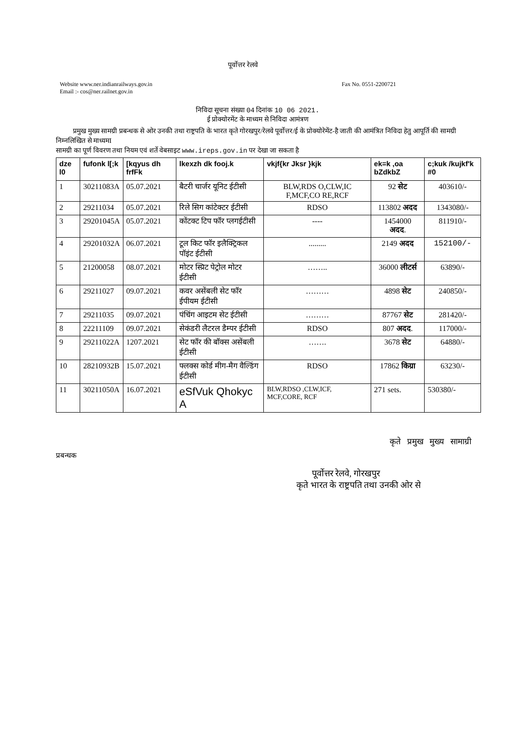पूर्वोत्तर रेलवे
Website www.ner.indianrailways.gov.in
Email :- cos@ner.railnet.gov.in
Fax No. 0551-2200721
निविदा सूचना संख्या 04 दिनांक 10 06 2021.
ई प्रोक्योरमेंट के माध्यम से निविदा आमंत्रण
प्रमुख मुख्य सामग्री प्रबन्धक से ओर उनकी तथा राष्ट्रपति के भारत कृते गोरखपुर/रेलवे पूर्वोत्तर/ई के प्रोक्योरेमेंट-है जाती की आमंत्रित निविदा हेतु आपूर्ति की सामग्री निम्नलिखित से माध्यमI
सामग्री का पूर्ण विवरण तथा नियम एवं शर्ते वेबसाइट www.ireps.gov.in पर देखा जा सकता है
| dze l0 | fufonk l[;k | [kqyus dh frfFk | lkexzh dk fooj.k | vkjf{kr Jksr }kjk | ek=k ,oa bZdkbZ | c;kuk /kujkf'k #0 |
| --- | --- | --- | --- | --- | --- | --- |
| 1 | 30211083A | 05.07.2021 | बैटरी चार्जर यूनिट ईटीसी | BLW,RDS O,CLW,IC F,MCF,CO RE,RCF | 92 सेट | 403610/- |
| 2 | 29211034 | 05.07.2021 | रिले सिग कांटेक्टर ईटीसी | RDSO | 113802 अदद | 1343080/- |
| 3 | 29201045A | 05.07.2021 | कोंटक्ट टिप फॉर प्लगईटीसी | ---- | 1454000 अदद . | 811910/- |
| 4 | 29201032A | 06.07.2021 | टूल किट फॉर इलैक्ट्रिकल पॉइंट ईटीसी | ......... | 2149 अदद | 152100/- |
| 5 | 21200058 | 08.07.2021 | मोटर स्प्रिट पेट्रोल मोटर ईटीसी | …….. | 36000 लीटर्स | 63890/- |
| 6 | 29211027 | 09.07.2021 | कवर असेंबली सेट फॉर ईपीयम ईटीसी | ……… | 4898 सेट | 240850/- |
| 7 | 29211035 | 09.07.2021 | पंचिंग आइटम सेट ईटीसी | ……… | 87767 सेट | 281420/- |
| 8 | 22211109 | 09.07.2021 | सेकंडरी लैटरल डैम्पर ईटीसी | RDSO | 807 अदद . | 117000/- |
| 9 | 29211022A | 1207.2021 | सेट फॉर की बॉक्स असेंबली ईटीसी | ……. | 3678 सेट | 64880/- |
| 10 | 28210932B | 15.07.2021 | फ्लक्स कोर्ड मीग-मैग वैल्डिंग ईटीसी | RDSO | 17862 किग्रा | 63230/- |
| 11 | 30211050A | 16.07.2021 | eSfVuk Qhokyc A | BLW,RDSO ,CLW,ICF, MCF,CORE, RCF | 271 sets. | 530380/- |
कृते प्रमुख मुख्य सामाग्री
प्रबन्धक
पूर्वोत्तर रेलवे, गोरखपुर
कृते भारत के राष्ट्रपति तथा उनकी ओर से